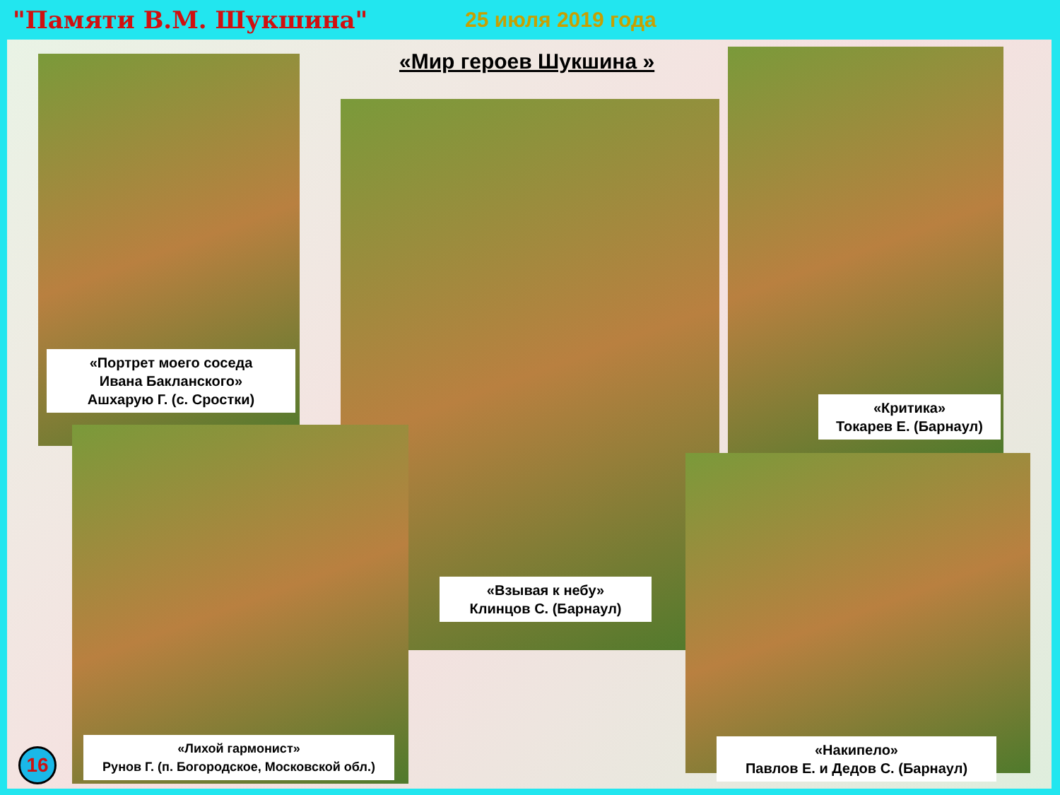"Памяти В.М. Шукшина" 25 июля 2019 года
«Мир героев Шукшина »
«Портрет моего соседа
Ивана Бакланского»
Ашхарую Г. (с. Сростки)
«Взывая к небу»
Клинцов С. (Барнаул)
«Критика»
Токарев Е. (Барнаул)
«Лихой гармонист»
Рунов Г. (п. Богородское, Московской обл.)
«Накипело»
Павлов Е. и Дедов С. (Барнаул)
16